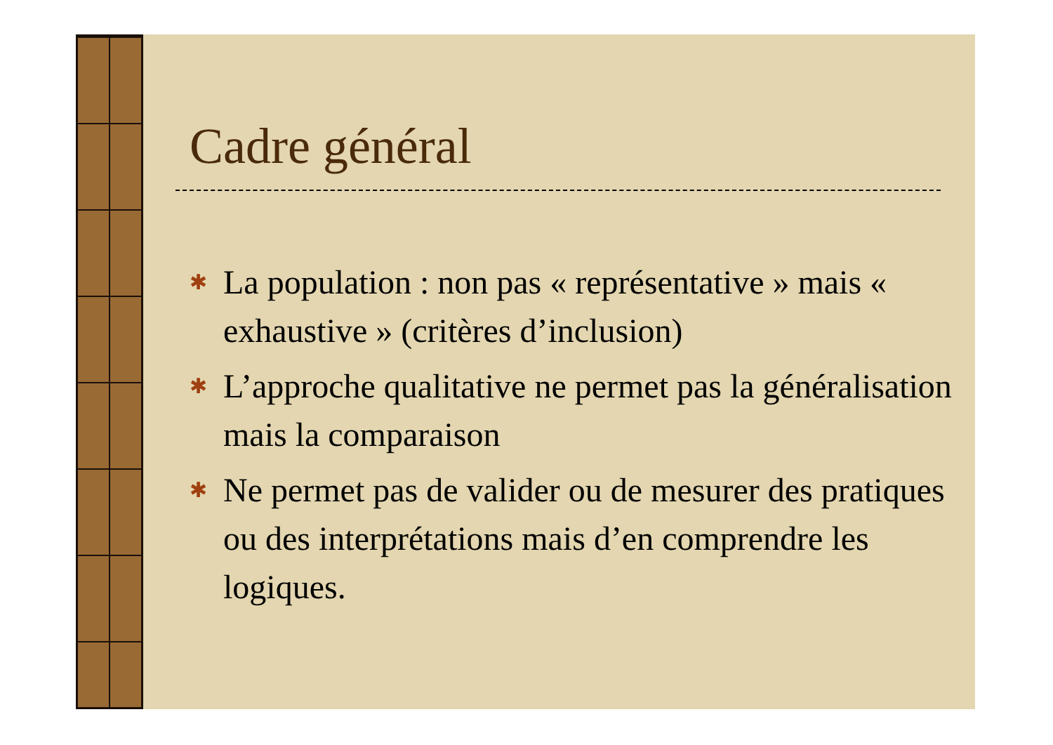Cadre général
✱ La population : non pas « représentative » mais « exhaustive » (critères d’inclusion)
✱ L’approche qualitative ne permet pas la généralisation mais la comparaison
✱ Ne permet pas de valider ou de mesurer des pratiques ou des interprétations mais d’en comprendre les logiques.